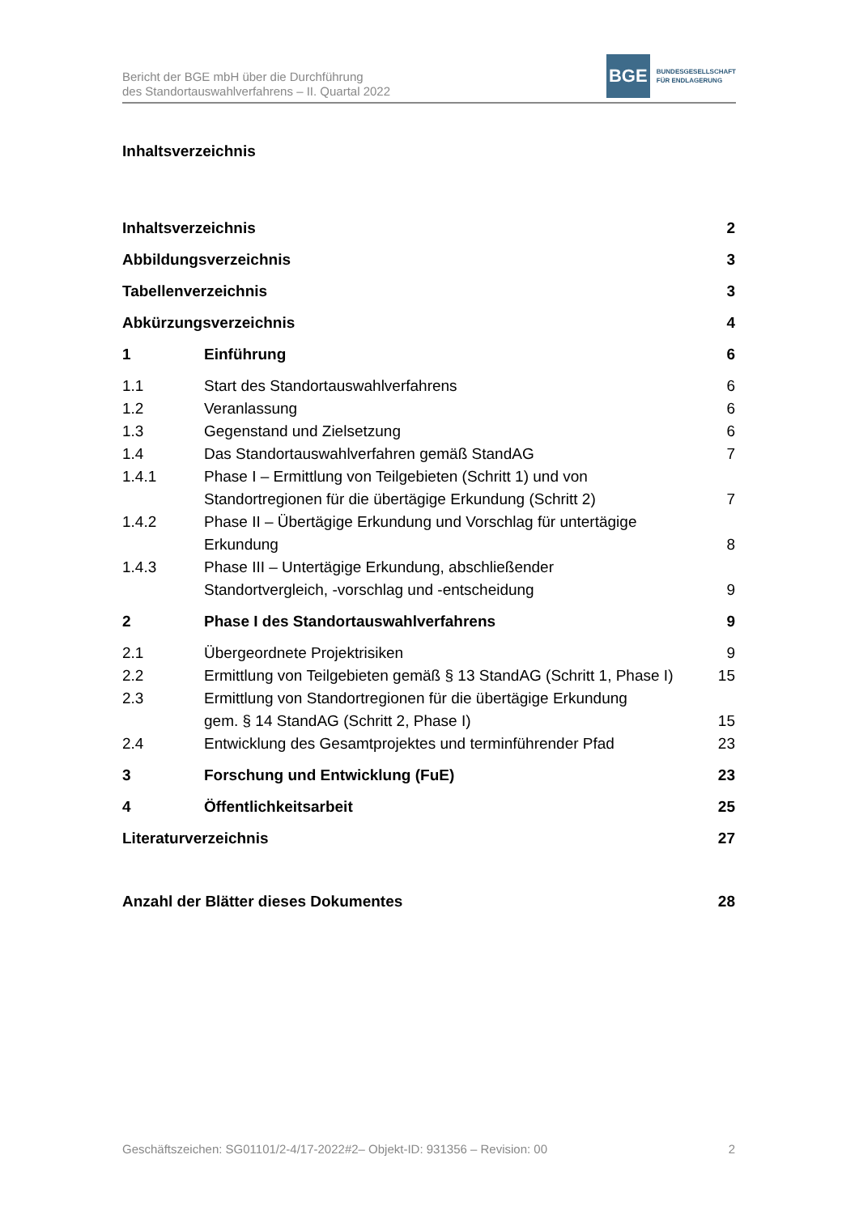Bericht der BGE mbH über die Durchführung
des Standortauswahlverfahrens – II. Quartal 2022
BGE
BUNDESGESELLSCHAFT
FÜR ENDLAGERUNG
Inhaltsverzeichnis
Inhaltsverzeichnis 2
Abbildungsverzeichnis 3
Tabellenverzeichnis 3
Abkürzungsverzeichnis 4
1 Einführung 6
1.1 Start des Standortauswahlverfahrens 6
1.2 Veranlassung 6
1.3 Gegenstand und Zielsetzung 6
1.4 Das Standortauswahlverfahren gemäß StandAG 7
1.4.1 Phase I – Ermittlung von Teilgebieten (Schritt 1) und von Standortregionen für die übertägige Erkundung (Schritt 2)
7
1.4.2 Phase II – Übertägige Erkundung und Vorschlag für untertägige Erkundung
8
1.4.3 Phase III – Untertägige Erkundung, abschließender
Standortvergleich, -vorschlag und -entscheidung
9
2 Phase I des Standortauswahlverfahrens 9
2.1 Übergeordnete Projektrisiken 9
2.2 Ermittlung von Teilgebieten gemäß § 13 StandAG (Schritt 1, Phase I) 15
2.3 Ermittlung von Standortregionen für die übertägige Erkundung
gem. § 14 StandAG (Schritt 2, Phase I)
15
2.4 Entwicklung des Gesamtprojektes und terminführender Pfad 23
3 Forschung und Entwicklung (FuE) 23
4 Öffentlichkeitsarbeit 25
Literaturverzeichnis 27
Anzahl der Blätter dieses Dokumentes 28
Geschäftszeichen: SG01101/2-4/17-2022#2– Objekt-ID: 931356 – Revision: 00 2